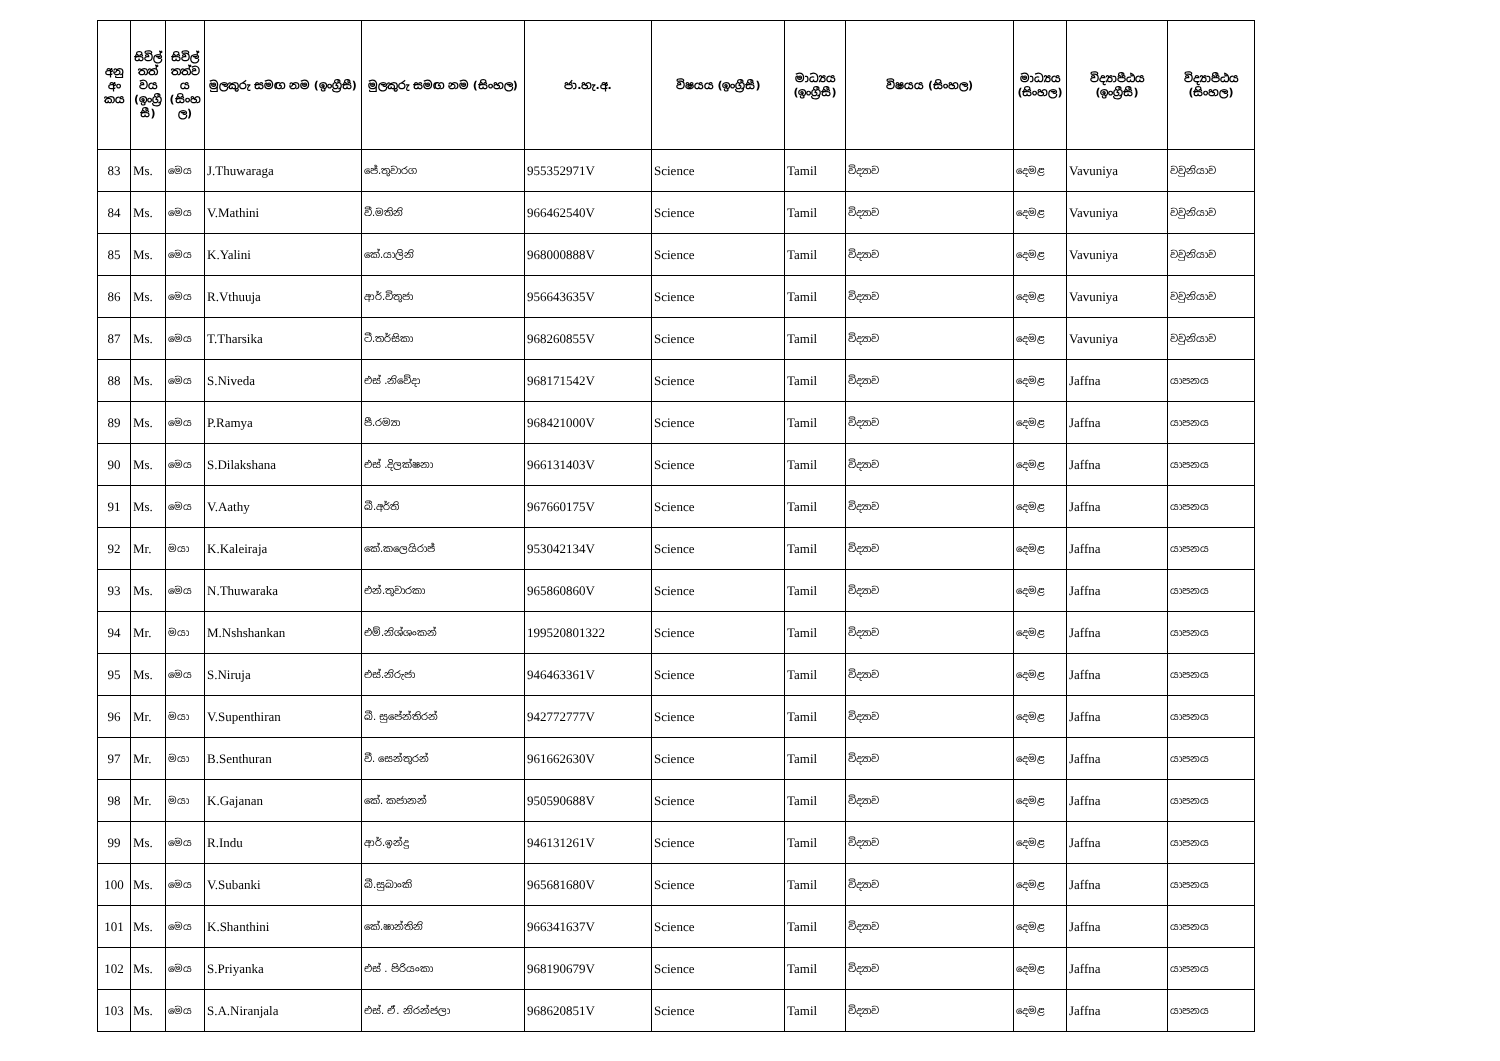| අනු අං කය | සිවිල් තත් වය (ඉංග්‍රී සී) | සිවිල් තත්ව ය (සිංහ ල) | මුලකුරු සමඟ නම (ඉංග්‍රීසී) | මුලකුරු සමඟ නම (සිංහල) | ජා.හැ.අ. | විෂයය (ඉංග්‍රීසී) | මාධ්‍යය (ඉංග්‍රීසී) | විෂයය (සිංහල) | මාධ්‍යය (සිංහල) | විද්‍යාපීඨය (ඉංග්‍රීසී) | විද්‍යාපීඨය (සිංහල) |
| --- | --- | --- | --- | --- | --- | --- | --- | --- | --- | --- | --- |
| 83 | Ms. | මෙය | J.Thuwaraga | ජේ.තුවාරග | 955352971V | Science | Tamil | විද්‍යාව | දෙමළ | Vavuniya | වවුනියාව |
| 84 | Ms. | මෙය | V.Mathini | වී.මතිනි | 966462540V | Science | Tamil | විද්‍යාව | දෙමළ | Vavuniya | වවුනියාව |
| 85 | Ms. | මෙය | K.Yalini | කේ.යාලිනි | 968000888V | Science | Tamil | විද්‍යාව | දෙමළ | Vavuniya | වවුනියාව |
| 86 | Ms. | මෙය | R.Vthuuja | ආර්.විතුජා | 956643635V | Science | Tamil | විද්‍යාව | දෙමළ | Vavuniya | වවුනියාව |
| 87 | Ms. | මෙය | T.Tharsika | ටී.තර්සිකා | 968260855V | Science | Tamil | විද්‍යාව | දෙමළ | Vavuniya | වවුනියාව |
| 88 | Ms. | මෙය | S.Niveda | එස් .නිවේදා | 968171542V | Science | Tamil | විද්‍යාව | දෙමළ | Jaffna | යාපනය |
| 89 | Ms. | මෙය | P.Ramya | පී.රම්‍යා | 968421000V | Science | Tamil | විද්‍යාව | දෙමළ | Jaffna | යාපනය |
| 90 | Ms. | මෙය | S.Dilakshana | එස් .දිලක්ෂනා | 966131403V | Science | Tamil | විද්‍යාව | දෙමළ | Jaffna | යාපනය |
| 91 | Ms. | මෙය | V.Aathy | බී.අර්ති | 967660175V | Science | Tamil | විද්‍යාව | දෙමළ | Jaffna | යාපනය |
| 92 | Mr. | මයා | K.Kaleiraja | කේ.කලෙයිරාජ් | 953042134V | Science | Tamil | විද්‍යාව | දෙමළ | Jaffna | යාපනය |
| 93 | Ms. | මෙය | N.Thuwaraka | එන්.තුවාරකා | 965860860V | Science | Tamil | විද්‍යාව | දෙමළ | Jaffna | යාපනය |
| 94 | Mr. | මයා | M.Nshshankan | එම්.නිශ්ශංකන් | 199520801322 | Science | Tamil | විද්‍යාව | දෙමළ | Jaffna | යාපනය |
| 95 | Ms. | මෙය | S.Niruja | එස්.නිරුජා | 946463361V | Science | Tamil | විද්‍යාව | දෙමළ | Jaffna | යාපනය |
| 96 | Mr. | මයා | V.Supenthiran | බී. සුපේන්තිරන් | 942772777V | Science | Tamil | විද්‍යාව | දෙමළ | Jaffna | යාපනය |
| 97 | Mr. | මයා | B.Senthuran | වී. සෙන්තුරන් | 961662630V | Science | Tamil | විද්‍යාව | දෙමළ | Jaffna | යාපනය |
| 98 | Mr. | මයා | K.Gajanan | කේ. කජානන් | 950590688V | Science | Tamil | විද්‍යාව | දෙමළ | Jaffna | යාපනය |
| 99 | Ms. | මෙය | R.Indu | ආර්.ඉන්දු | 946131261V | Science | Tamil | විද්‍යාව | දෙමළ | Jaffna | යාපනය |
| 100 | Ms. | මෙය | V.Subanki | බී.සුබාංකි | 965681680V | Science | Tamil | විද්‍යාව | දෙමළ | Jaffna | යාපනය |
| 101 | Ms. | මෙය | K.Shanthini | කේ.ෂාන්තිනි | 966341637V | Science | Tamil | විද්‍යාව | දෙමළ | Jaffna | යාපනය |
| 102 | Ms. | මෙය | S.Priyanka | එස් . පිරියංකා | 968190679V | Science | Tamil | විද්‍යාව | දෙමළ | Jaffna | යාපනය |
| 103 | Ms. | මෙය | S.A.Niranjala | එස්. ඒ. නිරන්ජලා | 968620851V | Science | Tamil | විද්‍යාව | දෙමළ | Jaffna | යාපනය |